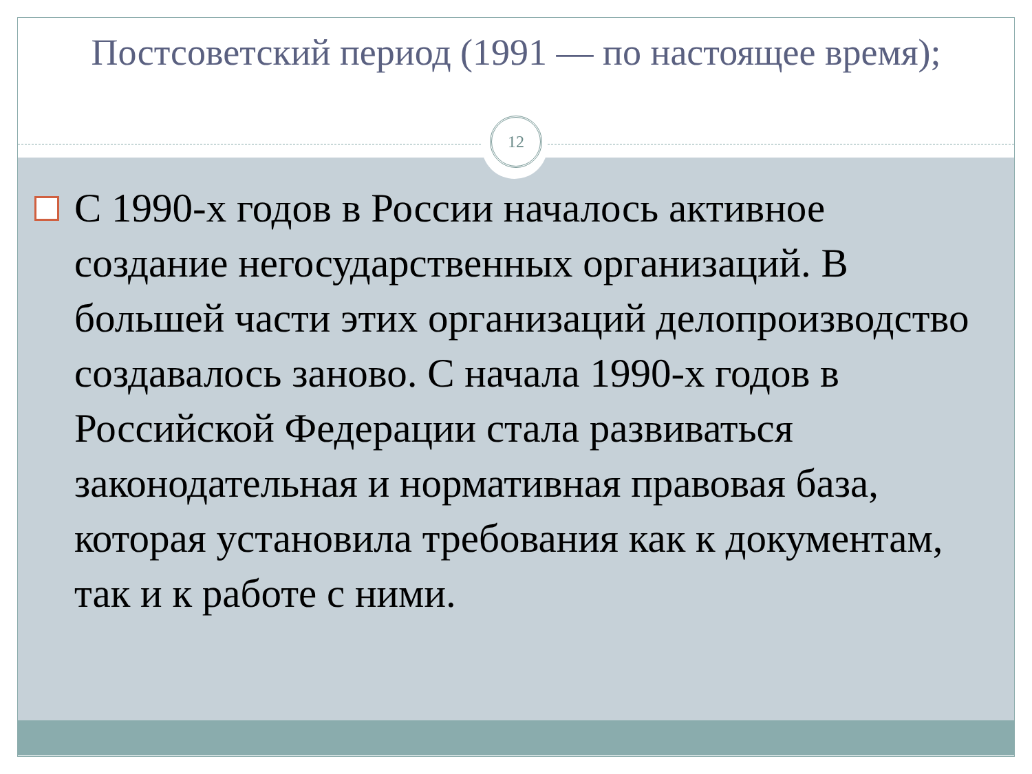Постсоветский период (1991 — по настоящее время);
12
С 1990-х годов в России началось активное создание негосударственных организаций. В большей части этих организаций делопроизводство создавалось заново. С начала 1990-х годов в Российской Федерации стала развиваться законодательная и нормативная правовая база, которая установила требования как к документам, так и к работе с ними.